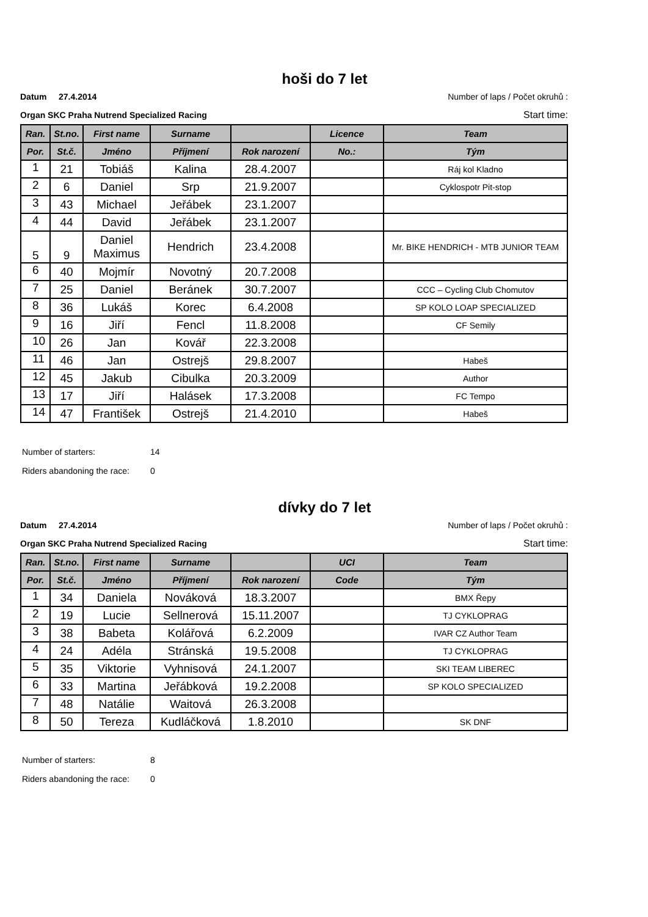hoši do 7 let
Datum 27.4.2014 Number of laps / Počet okruhů :
Organ SKC Praha Nutrend Specialized Racing Start time:
| Ran. | St.no. | First name | Surname | | Licence | Team |
| --- | --- | --- | --- | --- | --- | --- |
| Por. | St.č. | Jméno | Příjmení | Rok narození | No.: | Tým |
| 1 | 21 | Tobiáš | Kalina | 28.4.2007 | | Ráj kol Kladno |
| 2 | 6 | Daniel | Srp | 21.9.2007 | | Cyklospotr Pit-stop |
| 3 | 43 | Michael | Jeřábek | 23.1.2007 | | |
| 4 | 44 | David | Jeřábek | 23.1.2007 | | |
| 5 | 9 | Daniel Maximus | Hendrich | 23.4.2008 | | Mr. BIKE HENDRICH - MTB JUNIOR TEAM |
| 6 | 40 | Mojmír | Novotný | 20.7.2008 | | |
| 7 | 25 | Daniel | Beránek | 30.7.2007 | | CCC – Cycling Club Chomutov |
| 8 | 36 | Lukáš | Korec | 6.4.2008 | | SP KOLO LOAP SPECIALIZED |
| 9 | 16 | Jiří | Fencl | 11.8.2008 | | CF Semily |
| 10 | 26 | Jan | Kovář | 22.3.2008 | | |
| 11 | 46 | Jan | Ostrejš | 29.8.2007 | | Habeš |
| 12 | 45 | Jakub | Cibulka | 20.3.2009 | | Author |
| 13 | 17 | Jiří | Halásek | 17.3.2008 | | FC Tempo |
| 14 | 47 | František | Ostrejš | 21.4.2010 | | Habeš |
Number of starters: 14
Riders abandoning the race: 0
dívky do 7 let
Datum 27.4.2014 Number of laps / Počet okruhů :
Organ SKC Praha Nutrend Specialized Racing Start time:
| Ran. | St.no. | First name | Surname | | UCI | Team |
| --- | --- | --- | --- | --- | --- | --- |
| Por. | St.č. | Jméno | Příjmení | Rok narození | Code | Tým |
| 1 | 34 | Daniela | Nováková | 18.3.2007 | | BMX Řepy |
| 2 | 19 | Lucie | Sellnerová | 15.11.2007 | | TJ CYKLOPRAG |
| 3 | 38 | Babeta | Kolářová | 6.2.2009 | | IVAR CZ Author Team |
| 4 | 24 | Adéla | Stránská | 19.5.2008 | | TJ CYKLOPRAG |
| 5 | 35 | Viktorie | Vyhnisová | 24.1.2007 | | SKI TEAM LIBEREC |
| 6 | 33 | Martina | Jeřábková | 19.2.2008 | | SP KOLO SPECIALIZED |
| 7 | 48 | Natálie | Waitová | 26.3.2008 | | |
| 8 | 50 | Tereza | Kudláčková | 1.8.2010 | | SK DNF |
Number of starters: 8
Riders abandoning the race: 0